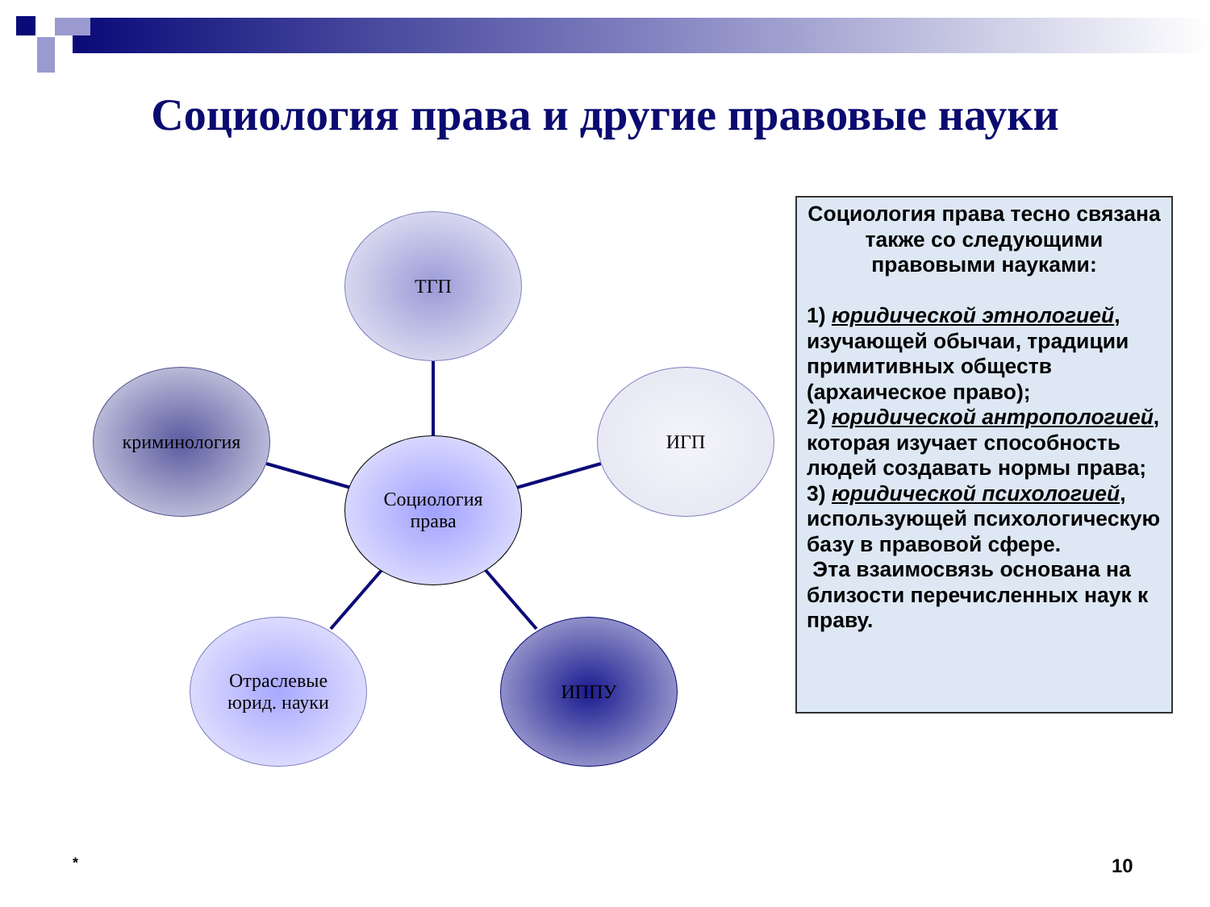Социология права и другие правовые науки
ТГП
криминология ИГП
Социология
права
Отраслевые
юрид. науки
ИППУ
Социология права тесно связана также со следующими правовыми науками:
1) юридической этнологией, изучающей обычаи, традиции примитивных обществ (архаическое право);
2) юридической антропологией, которая изучает способность людей создавать нормы права;
3) юридической психологией, использующей психологическую базу в правовой сфере.
Эта взаимосвязь основана на близости перечисленных наук к праву.
* 10